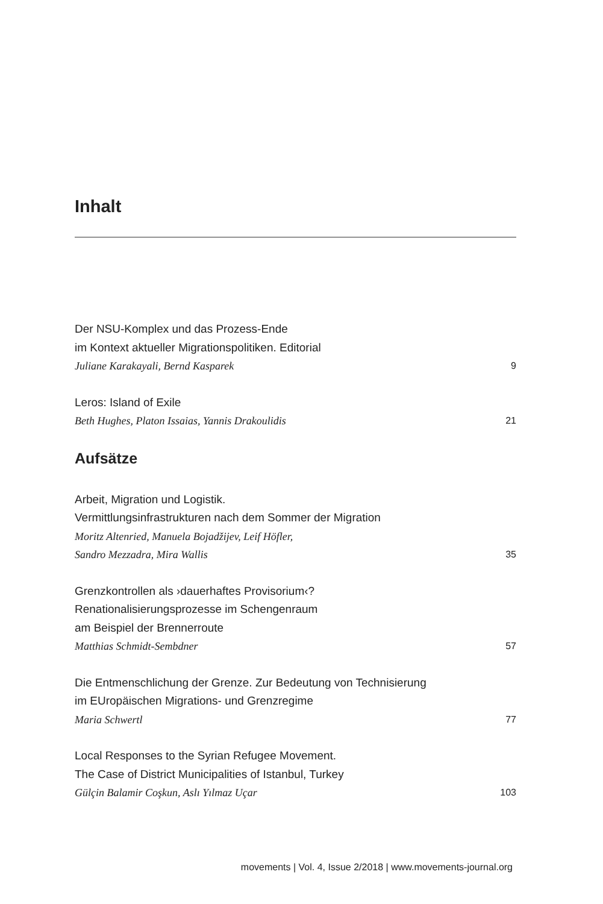Inhalt
Der NSU-Komplex und das Prozess-Ende
im Kontext aktueller Migrationspolitiken. Editorial
Juliane Karakayali, Bernd Kasparek 9
Leros: Island of Exile
Beth Hughes, Platon Issaias, Yannis Drakoulidis 21
Aufsätze
Arbeit, Migration und Logistik.
Vermittlungsinfrastrukturen nach dem Sommer der Migration
Moritz Altenried, Manuela Bojadžijev, Leif Höfler,
Sandro Mezzadra, Mira Wallis 35
Grenzkontrollen als ›dauerhaftes Provisorium‹?
Renationalisierungsprozesse im Schengenraum
am Beispiel der Brennerroute
Matthias Schmidt-Sembdner 57
Die Entmenschlichung der Grenze. Zur Bedeutung von Technisierung
im EUropäischen Migrations- und Grenzregime
Maria Schwertl 77
Local Responses to the Syrian Refugee Movement.
The Case of District Municipalities of Istanbul, Turkey
Gülçin Balamir Coşkun, Aslı Yılmaz Uçar 103
movements | Vol. 4, Issue 2/2018 | www.movements-journal.org